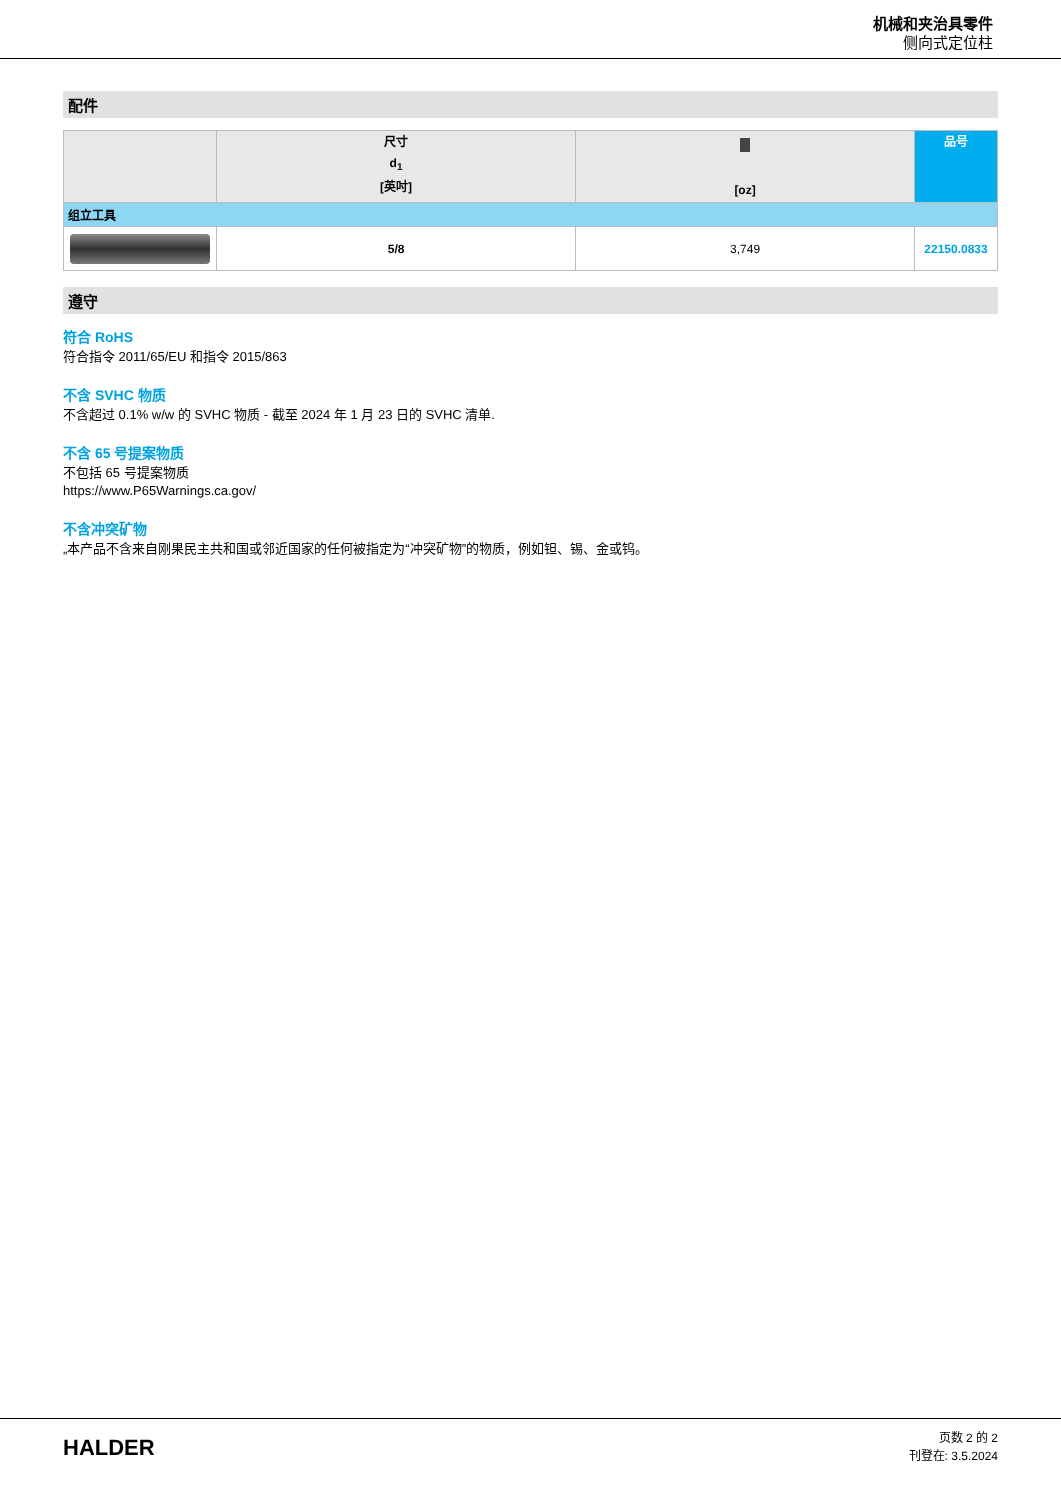机械和夹治具零件
侧向式定位柱
配件
| | 尺寸 d<sub>1</sub> [英吋] | [oz] | 品号 |
| --- | --- | --- | --- |
| 组立工具 | | | |
| | 5/8 | 3,749 | 22150.0833 |
遵守
符合 RoHS
符合指令 2011/65/EU 和指令 2015/863
不含 SVHC 物质
不含超过 0.1% w/w 的 SVHC 物质 - 截至 2024 年 1 月 23 日的 SVHC 清单.
不含 65 号提案物质
不包括 65 号提案物质
https://www.P65Warnings.ca.gov/
不含冲突矿物
„本产品不含来自刚果民主共和国或邻近国家的任何被指定为“冲突矿物”的物质，例如钽、锡、金或钨。
HALDER
页数 2 的 2
刊登在: 3.5.2024